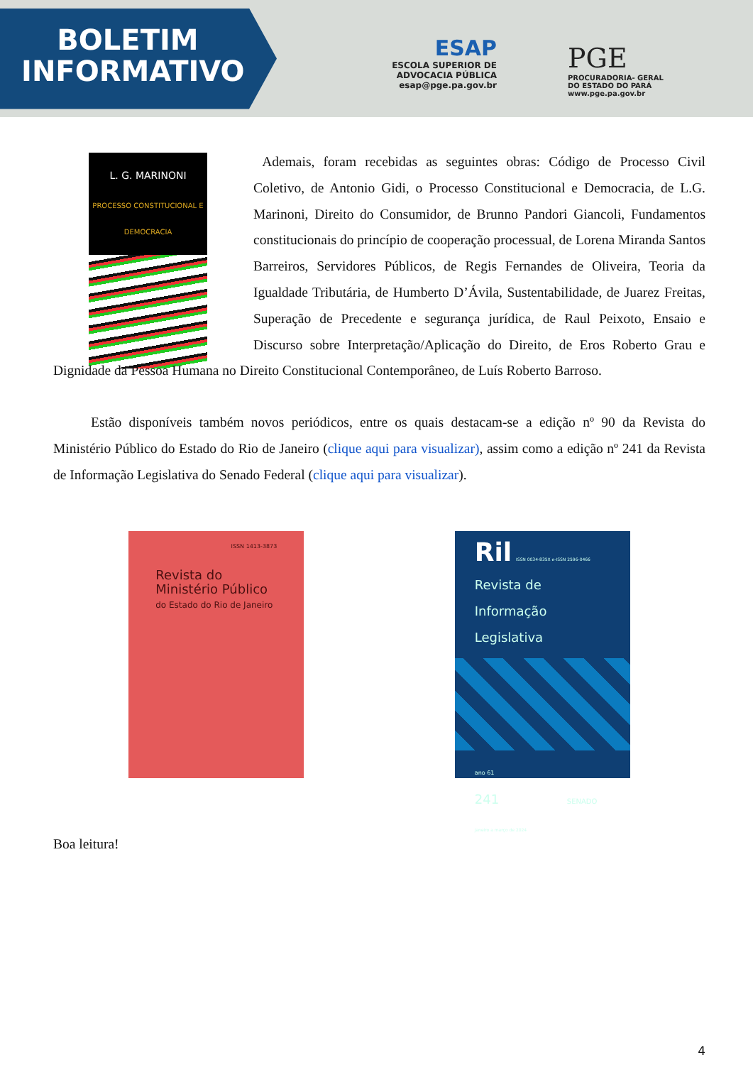BOLETIM
INFORMATIVO
ESAP
ESCOLA SUPERIOR DE ADVOCACIA PÚBLICA
esap@pge.pa.gov.br
PGE
PROCURADORIA- GERAL
DO ESTADO DO PARÁ
www.pge.pa.gov.br
L. G. MARINONI
PROCESSO CONSTITUCIONAL E DEMOCRACIA
Ademais, foram recebidas as seguintes obras: Código de Processo Civil Coletivo, de Antonio Gidi, o Processo Constitucional e Democracia, de L.G. Marinoni, Direito do Consumidor, de Brunno Pandori Giancoli, Fundamentos constitucionais do princípio de cooperação processual, de Lorena Miranda Santos Barreiros, Servidores Públicos, de Regis Fernandes de Oliveira, Teoria da Igualdade Tributária, de Humberto D’Ávila, Sustentabilidade, de Juarez Freitas, Superação de Precedente e segurança jurídica, de Raul Peixoto, Ensaio e Discurso sobre Interpretação/Aplicação do Direito, de Eros Roberto Grau e Dignidade da Pessoa Humana no Direito Constitucional Contemporâneo, de Luís Roberto Barroso.
Estão disponíveis também novos periódicos, entre os quais destacam-se a edição nº 90 da Revista do Ministério Público do Estado do Rio de Janeiro (clique aqui para visualizar), assim como a edição nº 241 da Revista de Informação Legislativa do Senado Federal (clique aqui para visualizar).
ISSN 1413-3873
Revista do
Ministério Público
do Estado do Rio de Janeiro
Ril ISSN 0034-835X e-ISSN 2596-0466
Revista de
Informação
Legislativa
ano 61
241 SENADO
janeiro a março de 2024
Boa leitura!
4